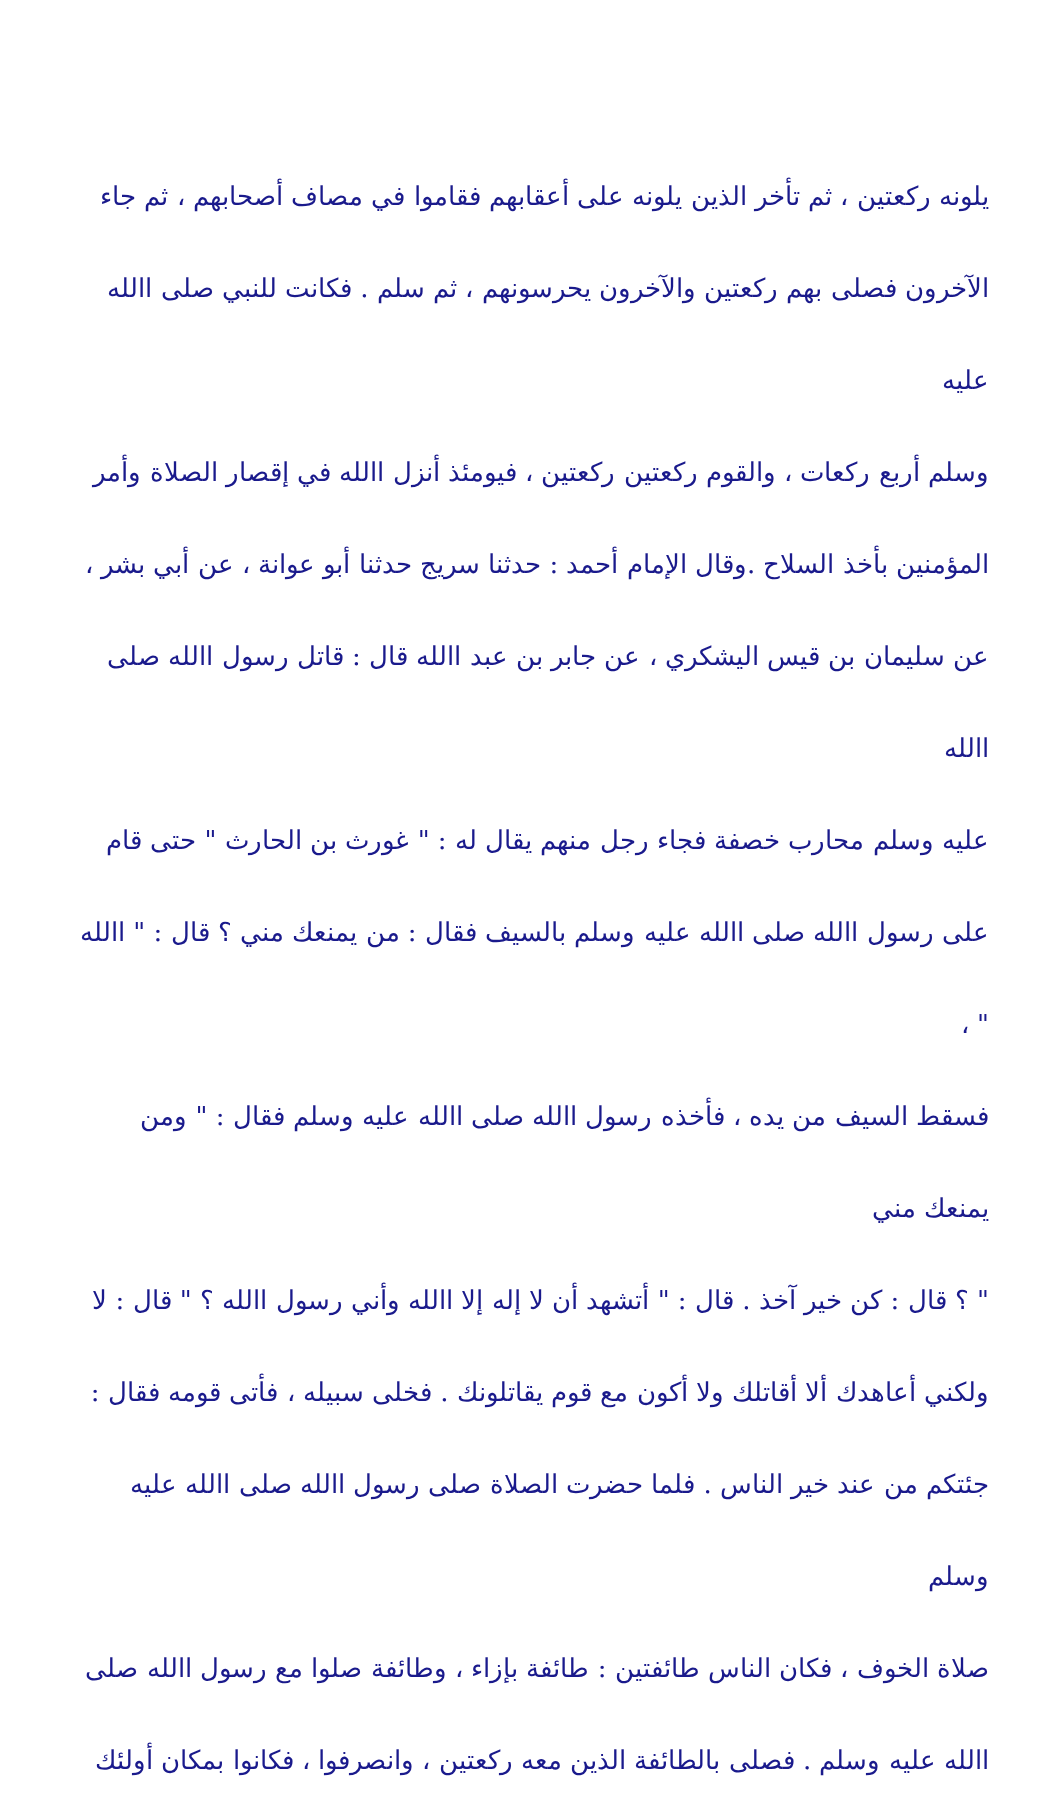يلونه ركعتين ، ثم تأخر الذين يلونه على أعقابهم فقاموا في مصاف أصحابهم ، ثم جاء
الآخرون فصلى بهم ركعتين والآخرون يحرسونهم ، ثم سلم . فكانت للنبي صلى االله عليه
وسلم أربع ركعات ، والقوم ركعتين ركعتين ، فيومئذ أنزل االله في إقصار الصلاة وأمر
المؤمنين بأخذ السلاح .وقال الإمام أحمد : حدثنا سريج حدثنا أبو عوانة ، عن أبي بشر ،
عن سليمان بن قيس اليشكري ، عن جابر بن عبد االله قال : قاتل رسول االله صلى االله
عليه وسلم محارب خصفة فجاء رجل منهم يقال له : " غورث بن الحارث " حتى قام
على رسول االله صلى االله عليه وسلم بالسيف فقال : من يمنعك مني ؟ قال : " االله " ،
فسقط السيف من يده ، فأخذه رسول االله صلى االله عليه وسلم فقال : " ومن يمنعك مني
" ؟ قال : كن خير آخذ . قال : " أتشهد أن لا إله إلا االله وأني رسول االله ؟ " قال : لا
ولكني أعاهدك ألا أقاتلك ولا أكون مع قوم يقاتلونك . فخلى سبيله ، فأتى قومه فقال :
جئتكم من عند خير الناس . فلما حضرت الصلاة صلى رسول االله صلى االله عليه وسلم
صلاة الخوف ، فكان الناس طائفتين : طائفة بإزاء ، وطائفة صلوا مع رسول االله صلى
االله عليه وسلم . فصلى بالطائفة الذين معه ركعتين ، وانصرفوا ، فكانوا بمكان أولئك